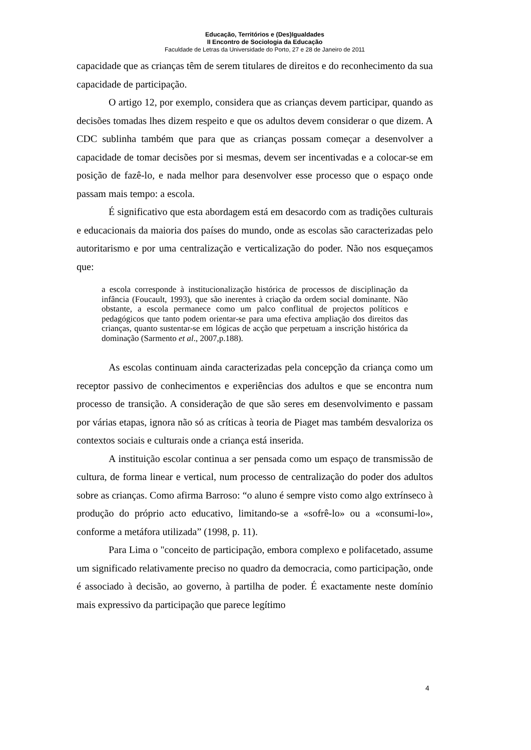Educação, Territórios e (Des)Igualdades
II Encontro de Sociologia da Educação
Faculdade de Letras da Universidade do Porto, 27 e 28 de Janeiro de 2011
capacidade que as crianças têm de serem titulares de direitos e do reconhecimento da sua capacidade de participação.
O artigo 12, por exemplo, considera que as crianças devem participar, quando as decisões tomadas lhes dizem respeito e que os adultos devem considerar o que dizem. A CDC sublinha também que para que as crianças possam começar a desenvolver a capacidade de tomar decisões por si mesmas, devem ser incentivadas e a colocar-se em posição de fazê-lo, e nada melhor para desenvolver esse processo que o espaço onde passam mais tempo: a escola.
É significativo que esta abordagem está em desacordo com as tradições culturais e educacionais da maioria dos países do mundo, onde as escolas são caracterizadas pelo autoritarismo e por uma centralização e verticalização do poder. Não nos esqueçamos que:
a escola corresponde à institucionalização histórica de processos de disciplinação da infância (Foucault, 1993), que são inerentes à criação da ordem social dominante. Não obstante, a escola permanece como um palco conflitual de projectos políticos e pedagógicos que tanto podem orientar-se para uma efectiva ampliação dos direitos das crianças, quanto sustentar-se em lógicas de acção que perpetuam a inscrição histórica da dominação (Sarmento et al., 2007,p.188).
As escolas continuam ainda caracterizadas pela concepção da criança como um receptor passivo de conhecimentos e experiências dos adultos e que se encontra num processo de transição. A consideração de que são seres em desenvolvimento e passam por várias etapas, ignora não só as críticas à teoria de Piaget mas também desvaloriza os contextos sociais e culturais onde a criança está inserida.
A instituição escolar continua a ser pensada como um espaço de transmissão de cultura, de forma linear e vertical, num processo de centralização do poder dos adultos sobre as crianças. Como afirma Barroso: “o aluno é sempre visto como algo extrínseco à produção do próprio acto educativo, limitando-se a «sofrê-lo» ou a «consumi-lo», conforme a metáfora utilizada” (1998, p. 11).
Para Lima o "conceito de participação, embora complexo e polifacetado, assume um significado relativamente preciso no quadro da democracia, como participação, onde é associado à decisão, ao governo, à partilha de poder. É exactamente neste domínio mais expressivo da participação que parece legítimo
4